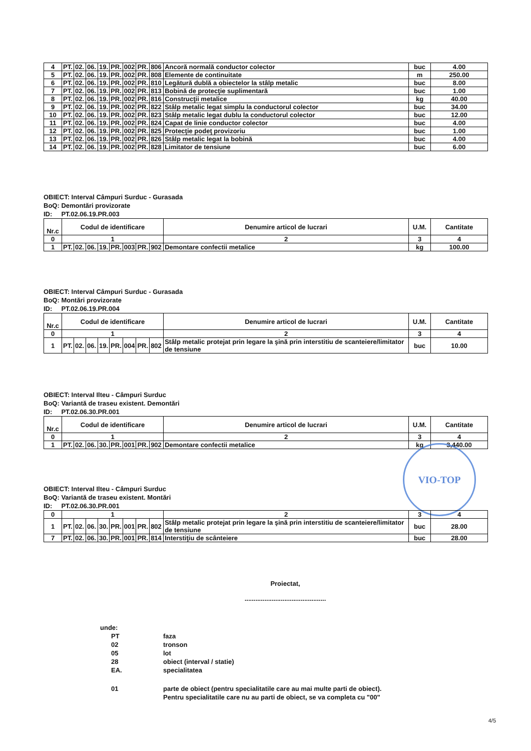| 4 | PT. | 02. | 06. | 19. | PR. | 002 | PR. | 806 | Ancoră normală conductor colector | buc | 4.00 |
| 5 | PT. | 02. | 06. | 19. | PR. | 002 | PR. | 808 | Elemente de continuitate | m | 250.00 |
| 6 | PT. | 02. | 06. | 19. | PR. | 002 | PR. | 810 | Legătură dublă a obiectelor la stâlp metalic | buc | 8.00 |
| 7 | PT. | 02. | 06. | 19. | PR. | 002 | PR. | 813 | Bobină de protecţie suplimentară | buc | 1.00 |
| 8 | PT. | 02. | 06. | 19. | PR. | 002 | PR. | 816 | Construcţii metalice | kg | 40.00 |
| 9 | PT. | 02. | 06. | 19. | PR. | 002 | PR. | 822 | Stâlp metalic legat simplu la conductorul colector | buc | 34.00 |
| 10 | PT. | 02. | 06. | 19. | PR. | 002 | PR. | 823 | Stâlp metalic legat dublu la conductorul colector | buc | 12.00 |
| 11 | PT. | 02. | 06. | 19. | PR. | 002 | PR. | 824 | Capat de linie conductor colector | buc | 4.00 |
| 12 | PT. | 02. | 06. | 19. | PR. | 002 | PR. | 825 | Protecţie podeţ provizoriu | buc | 1.00 |
| 13 | PT. | 02. | 06. | 19. | PR. | 002 | PR. | 826 | Stâlp metalic legat la bobină | buc | 4.00 |
| 14 | PT. | 02. | 06. | 19. | PR. | 002 | PR. | 828 | Limitator de tensiune | buc | 6.00 |
OBIECT: Interval Câmpuri Surduc - Gurasada
BoQ: Demontări provizorate
ID: PT.02.06.19.PR.003
| Nr.c | Codul de identificare | | | | | | | | Denumire articol de lucrari | U.M. | Cantitate |
| --- | --- | --- | --- | --- | --- | --- | --- | --- | --- | --- | --- |
| 0 | 1 | | | | | | | | 2 | 3 | 4 |
| 1 | PT. | 02. | 06. | 19. | PR. | 003 | PR. | 902 | Demontare confectii metalice | kg | 100.00 |
OBIECT: Interval Câmpuri Surduc - Gurasada
BoQ: Montări provizorate
ID: PT.02.06.19.PR.004
| Nr.c | Codul de identificare | | | | | | | | Denumire articol de lucrari | U.M. | Cantitate |
| --- | --- | --- | --- | --- | --- | --- | --- | --- | --- | --- | --- |
| 0 | 1 | | | | | | | | 2 | 3 | 4 |
| 1 | PT. | 02. | 06. | 19. | PR. | 004 | PR. | 802 | Stâlp metalic protejat prin legare la şină prin interstitiu de scanteiere/limitator de tensiune | buc | 10.00 |
OBIECT: Interval Ilteu - Câmpuri Surduc
BoQ: Variantă de traseu existent. Demontări
ID: PT.02.06.30.PR.001
| Nr.c | Codul de identificare | | | | | | | | Denumire articol de lucrari | U.M. | Cantitate |
| --- | --- | --- | --- | --- | --- | --- | --- | --- | --- | --- | --- |
| 0 | 1 | | | | | | | | 2 | 3 | 4 |
| 1 | PT. | 02. | 06. | 30. | PR. | 001 | PR. | 902 | Demontare confectii metalice | kg | 3,440.00 |
VIO-TOP
OBIECT: Interval Ilteu - Câmpuri Surduc
BoQ: Variantă de traseu existent. Montări
ID: PT.02.06.30.PR.001
| 0 | 1 | | | | | | | | 2 | 3 | 4 |
| 1 | PT. | 02. | 06. | 30. | PR. | 001 | PR. | 802 | Stâlp metalic protejat prin legare la şină prin interstitiu de scanteiere/limitator de tensiune | buc | 28.00 |
| 7 | PT. | 02. | 06. | 30. | PR. | 001 | PR. | 814 | Interstiţiu de scânteiere | buc | 28.00 |
Proiectat,
.............................................
unde:
| PT | faza |
| 02 | tronson |
| 05 | lot |
| 28 | obiect (interval / statie) |
| EA. | specialitatea |
| 01 | parte de obiect (pentru specialitatile care au mai multe parti de obiect). Pentru specialitatile care nu au parti de obiect, se va completa cu "00" |
4/5